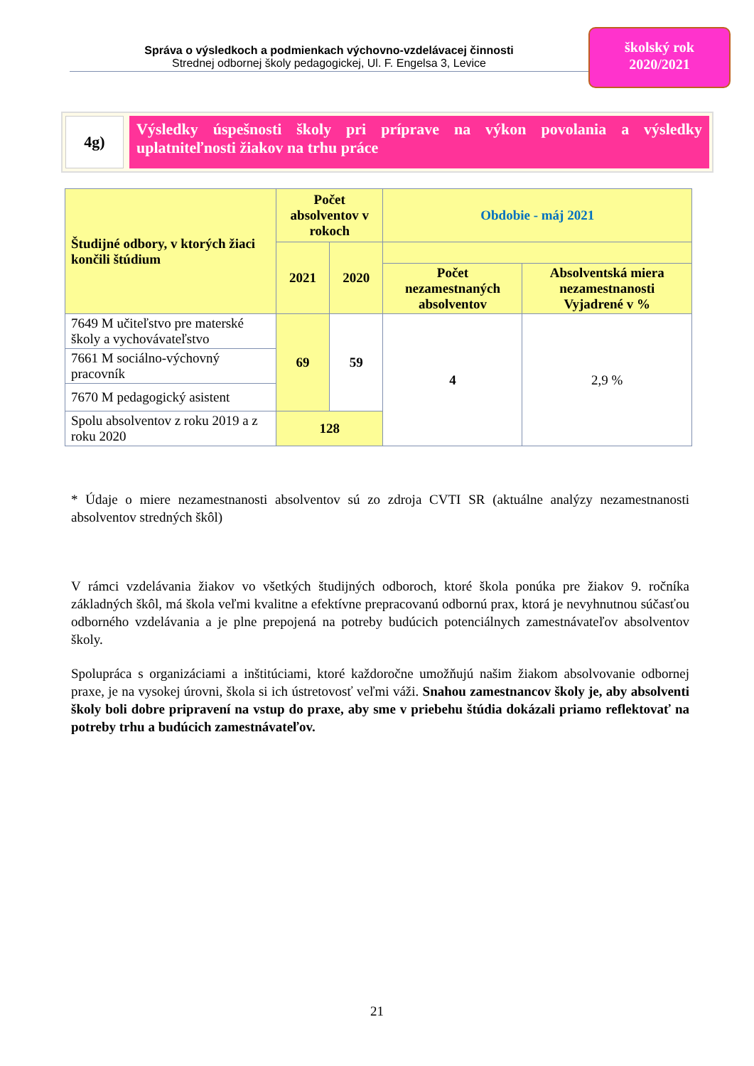Správa o výsledkoch a podmienkach výchovno-vzdelávacej činnosti
Strednej odbornej školy pedagogickej, Ul. F. Engelsa 3, Levice
školský rok
2020/2021
4g)
Výsledky úspešnosti školy pri príprave na výkon povolania a výsledky uplatniteľnosti žiakov na trhu práce
| Študijné odbory, v ktorých žiaci končili štúdium | Počet absolventov v rokoch | | Obdobie - máj 2021 | |
| --- | --- | --- | --- | --- |
| | 2021 | 2020 | | |
| | | | Počet nezamestnaných absolventov | Absolventská miera nezamestnanosti Vyjadrené v % |
| 7649 M učiteľstvo pre materské školy a vychovávateľstvo | 69 | 59 | 4 | 2,9 % |
| 7661 M sociálno-výchovný pracovník | | | | |
| 7670 M pedagogický asistent | | | | |
| Spolu absolventov z roku 2019 a z roku 2020 | 128 | | | |
* Údaje o miere nezamestnanosti absolventov sú zo zdroja CVTI SR (aktuálne analýzy nezamestnanosti absolventov stredných škôl)
V rámci vzdelávania žiakov vo všetkých študijných odboroch, ktoré škola ponúka pre žiakov 9. ročníka základných škôl, má škola veľmi kvalitne a efektívne prepracovanú odbornú prax, ktorá je nevyhnutnou súčasťou odborného vzdelávania a je plne prepojená na potreby budúcich potenciálnych zamestnávateľov absolventov školy.
Spolupráca s organizáciami a inštitúciami, ktoré každoročne umožňujú našim žiakom absolvovanie odbornej praxe, je na vysokej úrovni, škola si ich ústretovosť veľmi váži. Snahou zamestnancov školy je, aby absolventi školy boli dobre pripravení na vstup do praxe, aby sme v priebehu štúdia dokázali priamo reflektovať na potreby trhu a budúcich zamestnávateľov.
21